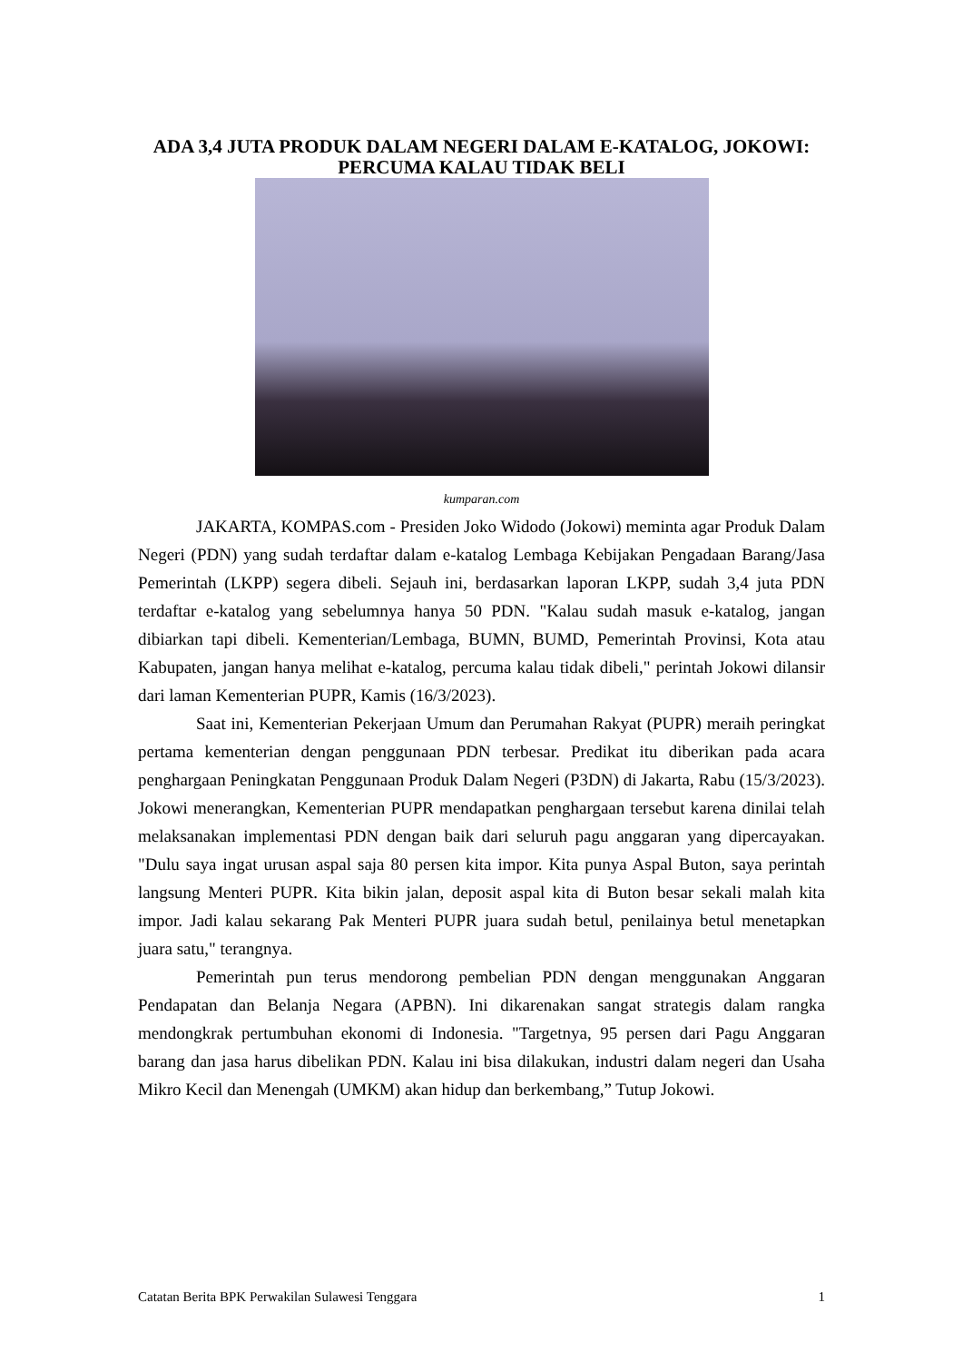ADA 3,4 JUTA PRODUK DALAM NEGERI DALAM E-KATALOG, JOKOWI: PERCUMA KALAU TIDAK BELI
kumparan.com
JAKARTA, KOMPAS.com - Presiden Joko Widodo (Jokowi) meminta agar Produk Dalam Negeri (PDN) yang sudah terdaftar dalam e-katalog Lembaga Kebijakan Pengadaan Barang/Jasa Pemerintah (LKPP) segera dibeli. Sejauh ini, berdasarkan laporan LKPP, sudah 3,4 juta PDN terdaftar e-katalog yang sebelumnya hanya 50 PDN. "Kalau sudah masuk e-katalog, jangan dibiarkan tapi dibeli. Kementerian/Lembaga, BUMN, BUMD, Pemerintah Provinsi, Kota atau Kabupaten, jangan hanya melihat e-katalog, percuma kalau tidak dibeli," perintah Jokowi dilansir dari laman Kementerian PUPR, Kamis (16/3/2023).
Saat ini, Kementerian Pekerjaan Umum dan Perumahan Rakyat (PUPR) meraih peringkat pertama kementerian dengan penggunaan PDN terbesar. Predikat itu diberikan pada acara penghargaan Peningkatan Penggunaan Produk Dalam Negeri (P3DN) di Jakarta, Rabu (15/3/2023). Jokowi menerangkan, Kementerian PUPR mendapatkan penghargaan tersebut karena dinilai telah melaksanakan implementasi PDN dengan baik dari seluruh pagu anggaran yang dipercayakan. "Dulu saya ingat urusan aspal saja 80 persen kita impor. Kita punya Aspal Buton, saya perintah langsung Menteri PUPR. Kita bikin jalan, deposit aspal kita di Buton besar sekali malah kita impor. Jadi kalau sekarang Pak Menteri PUPR juara sudah betul, penilainya betul menetapkan juara satu," terangnya.
Pemerintah pun terus mendorong pembelian PDN dengan menggunakan Anggaran Pendapatan dan Belanja Negara (APBN). Ini dikarenakan sangat strategis dalam rangka mendongkrak pertumbuhan ekonomi di Indonesia. "Targetnya, 95 persen dari Pagu Anggaran barang dan jasa harus dibelikan PDN. Kalau ini bisa dilakukan, industri dalam negeri dan Usaha Mikro Kecil dan Menengah (UMKM) akan hidup dan berkembang,” Tutup Jokowi.
Catatan Berita BPK Perwakilan Sulawesi Tenggara 1